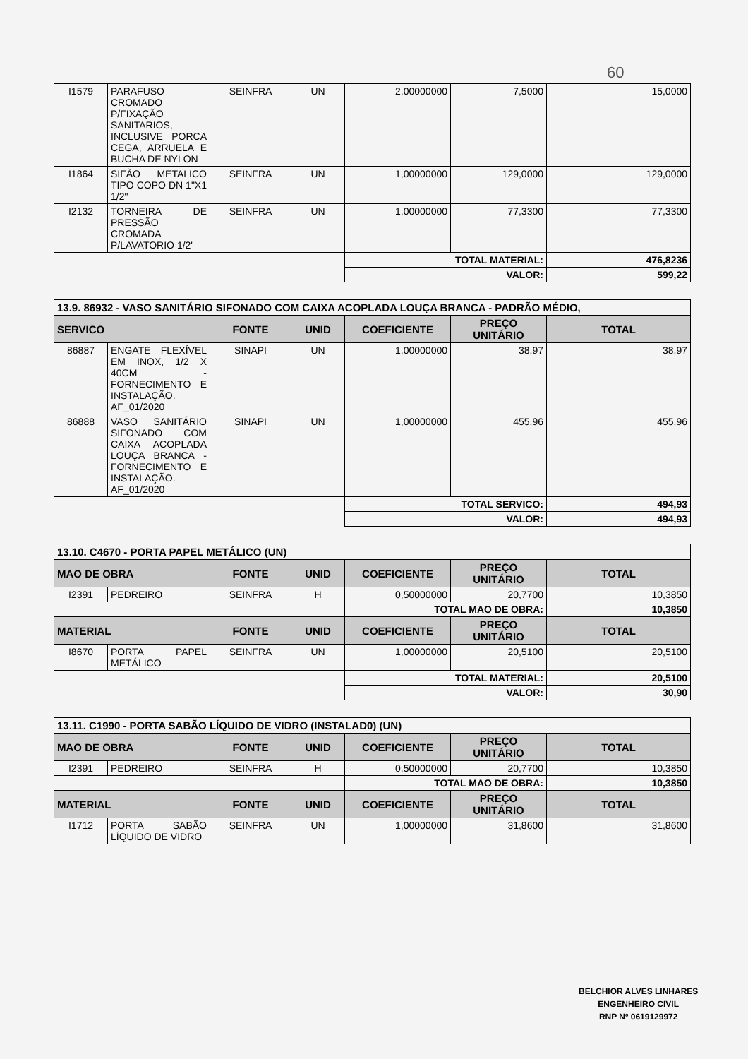60
| I1579 | PARAFUSO CROMADO P/FIXAÇÃO SANITARIOS, INCLUSIVE PORCA CEGA, ARRUELA E BUCHA DE NYLON | SEINFRA | UN | 2,00000000 | 7,5000 | 15,0000 |
| I1864 | SIFÃO METALICO TIPO COPO DN 1"X1 1/2" | SEINFRA | UN | 1,00000000 | 129,0000 | 129,0000 |
| I2132 | TORNEIRA DE PRESSÃO CROMADA P/LAVATORIO 1/2' | SEINFRA | UN | 1,00000000 | 77,3300 | 77,3300 |
| | | | | TOTAL MATERIAL: | | 476,8236 |
| | | | | VALOR: | | 599,22 |
| 13.9. 86932 - VASO SANITÁRIO SIFONADO COM CAIXA ACOPLADA LOUÇA BRANCA - PADRÃO MÉDIO, | | | | | | |
| SERVICO | | FONTE | UNID | COEFICIENTE | PREÇO UNITÁRIO | TOTAL |
| 86887 | ENGATE FLEXÍVEL EM INOX, 1/2 X 40CM - FORNECIMENTO E INSTALAÇÃO. AF_01/2020 | SINAPI | UN | 1,00000000 | 38,97 | 38,97 |
| 86888 | VASO SANITÁRIO SIFONADO COM CAIXA ACOPLADA LOUÇA BRANCA - FORNECIMENTO E INSTALAÇÃO. AF_01/2020 | SINAPI | UN | 1,00000000 | 455,96 | 455,96 |
| | | | | TOTAL SERVICO: | | 494,93 |
| | | | | VALOR: | | 494,93 |
| 13.10. C4670 - PORTA PAPEL METÁLICO (UN) | | | | | | |
| MAO DE OBRA | | FONTE | UNID | COEFICIENTE | PREÇO UNITÁRIO | TOTAL |
| I2391 | PEDREIRO | SEINFRA | H | 0,50000000 | 20,7700 | 10,3850 |
| | | | | TOTAL MAO DE OBRA: | | 10,3850 |
| MATERIAL | | FONTE | UNID | COEFICIENTE | PREÇO UNITÁRIO | TOTAL |
| I8670 | PORTA PAPEL METÁLICO | SEINFRA | UN | 1,00000000 | 20,5100 | 20,5100 |
| | | | | TOTAL MATERIAL: | | 20,5100 |
| | | | | VALOR: | | 30,90 |
| 13.11. C1990 - PORTA SABÃO LÍQUIDO DE VIDRO (INSTALAD0) (UN) | | | | | | |
| MAO DE OBRA | | FONTE | UNID | COEFICIENTE | PREÇO UNITÁRIO | TOTAL |
| I2391 | PEDREIRO | SEINFRA | H | 0,50000000 | 20,7700 | 10,3850 |
| | | | | TOTAL MAO DE OBRA: | | 10,3850 |
| MATERIAL | | FONTE | UNID | COEFICIENTE | PREÇO UNITÁRIO | TOTAL |
| I1712 | PORTA SABÃO LÍQUIDO DE VIDRO | SEINFRA | UN | 1,00000000 | 31,8600 | 31,8600 |
BELCHIOR ALVES LINHARES
ENGENHEIRO CIVIL
RNP Nº 0619129972